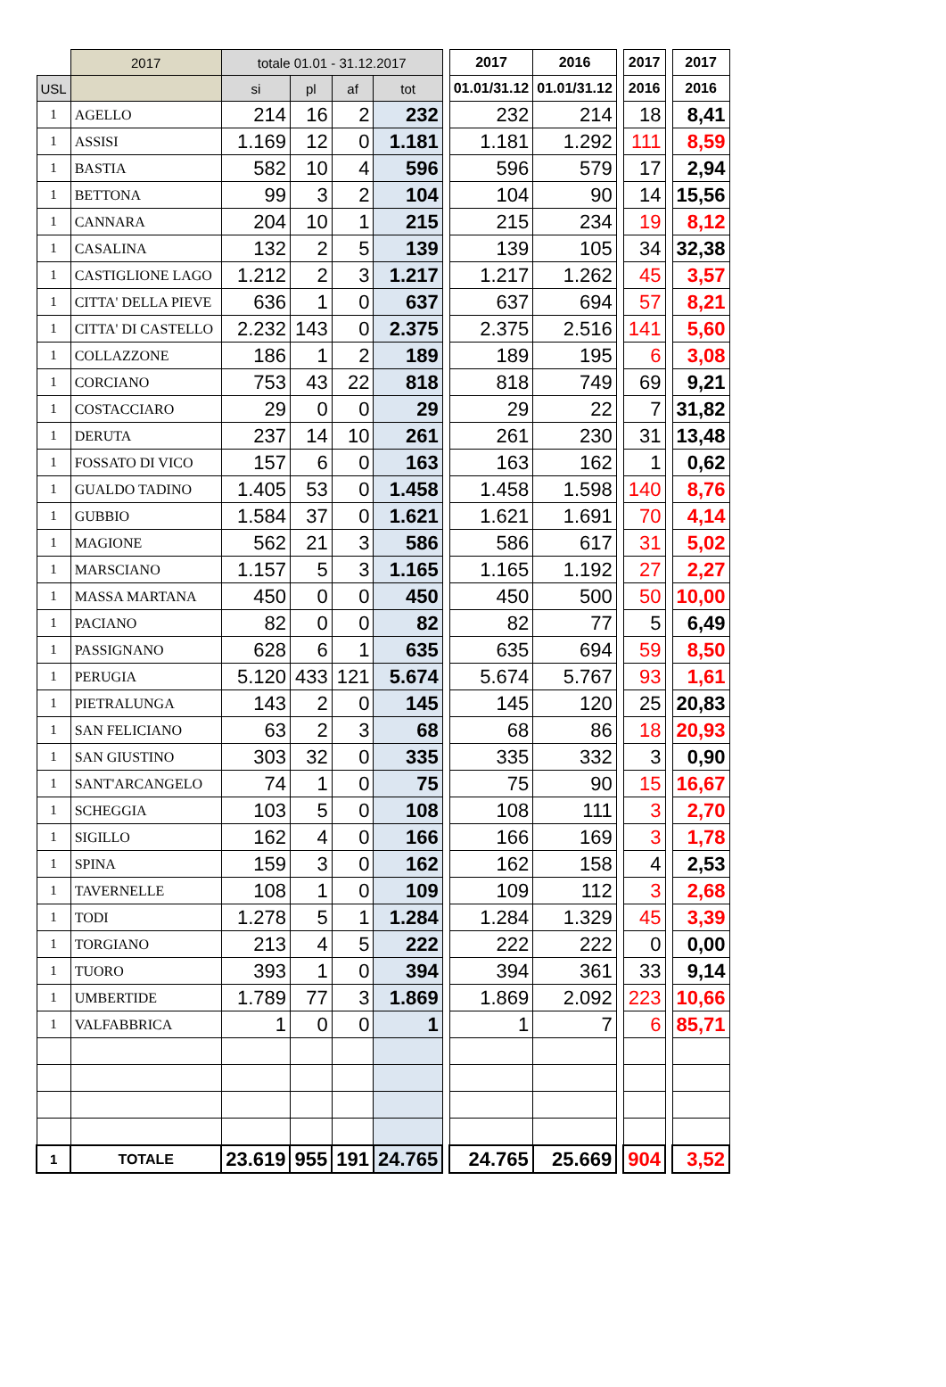| | 2017 | totale 01.01 - 31.12.2017 | | | | | 2017 | 2016 | | 2017 | | 2017 |
| USL | | si | pl | af | tot | | 01.01/31.12 | 01.01/31.12 | | 2016 | | 2016 |
| 1 | AGELLO | 214 | 16 | 2 | 232 | | 232 | 214 | | 18 | | 8,41 |
| 1 | ASSISI | 1.169 | 12 | 0 | 1.181 | | 1.181 | 1.292 | | 111 | | 8,59 |
| 1 | BASTIA | 582 | 10 | 4 | 596 | | 596 | 579 | | 17 | | 2,94 |
| 1 | BETTONA | 99 | 3 | 2 | 104 | | 104 | 90 | | 14 | | 15,56 |
| 1 | CANNARA | 204 | 10 | 1 | 215 | | 215 | 234 | | 19 | | 8,12 |
| 1 | CASALINA | 132 | 2 | 5 | 139 | | 139 | 105 | | 34 | | 32,38 |
| 1 | CASTIGLIONE LAGO | 1.212 | 2 | 3 | 1.217 | | 1.217 | 1.262 | | 45 | | 3,57 |
| 1 | CITTA' DELLA PIEVE | 636 | 1 | 0 | 637 | | 637 | 694 | | 57 | | 8,21 |
| 1 | CITTA' DI CASTELLO | 2.232 | 143 | 0 | 2.375 | | 2.375 | 2.516 | | 141 | | 5,60 |
| 1 | COLLAZZONE | 186 | 1 | 2 | 189 | | 189 | 195 | | 6 | | 3,08 |
| 1 | CORCIANO | 753 | 43 | 22 | 818 | | 818 | 749 | | 69 | | 9,21 |
| 1 | COSTACCIARO | 29 | 0 | 0 | 29 | | 29 | 22 | | 7 | | 31,82 |
| 1 | DERUTA | 237 | 14 | 10 | 261 | | 261 | 230 | | 31 | | 13,48 |
| 1 | FOSSATO DI VICO | 157 | 6 | 0 | 163 | | 163 | 162 | | 1 | | 0,62 |
| 1 | GUALDO TADINO | 1.405 | 53 | 0 | 1.458 | | 1.458 | 1.598 | | 140 | | 8,76 |
| 1 | GUBBIO | 1.584 | 37 | 0 | 1.621 | | 1.621 | 1.691 | | 70 | | 4,14 |
| 1 | MAGIONE | 562 | 21 | 3 | 586 | | 586 | 617 | | 31 | | 5,02 |
| 1 | MARSCIANO | 1.157 | 5 | 3 | 1.165 | | 1.165 | 1.192 | | 27 | | 2,27 |
| 1 | MASSA MARTANA | 450 | 0 | 0 | 450 | | 450 | 500 | | 50 | | 10,00 |
| 1 | PACIANO | 82 | 0 | 0 | 82 | | 82 | 77 | | 5 | | 6,49 |
| 1 | PASSIGNANO | 628 | 6 | 1 | 635 | | 635 | 694 | | 59 | | 8,50 |
| 1 | PERUGIA | 5.120 | 433 | 121 | 5.674 | | 5.674 | 5.767 | | 93 | | 1,61 |
| 1 | PIETRALUNGA | 143 | 2 | 0 | 145 | | 145 | 120 | | 25 | | 20,83 |
| 1 | SAN FELICIANO | 63 | 2 | 3 | 68 | | 68 | 86 | | 18 | | 20,93 |
| 1 | SAN GIUSTINO | 303 | 32 | 0 | 335 | | 335 | 332 | | 3 | | 0,90 |
| 1 | SANT'ARCANGELO | 74 | 1 | 0 | 75 | | 75 | 90 | | 15 | | 16,67 |
| 1 | SCHEGGIA | 103 | 5 | 0 | 108 | | 108 | 111 | | 3 | | 2,70 |
| 1 | SIGILLO | 162 | 4 | 0 | 166 | | 166 | 169 | | 3 | | 1,78 |
| 1 | SPINA | 159 | 3 | 0 | 162 | | 162 | 158 | | 4 | | 2,53 |
| 1 | TAVERNELLE | 108 | 1 | 0 | 109 | | 109 | 112 | | 3 | | 2,68 |
| 1 | TODI | 1.278 | 5 | 1 | 1.284 | | 1.284 | 1.329 | | 45 | | 3,39 |
| 1 | TORGIANO | 213 | 4 | 5 | 222 | | 222 | 222 | | 0 | | 0,00 |
| 1 | TUORO | 393 | 1 | 0 | 394 | | 394 | 361 | | 33 | | 9,14 |
| 1 | UMBERTIDE | 1.789 | 77 | 3 | 1.869 | | 1.869 | 2.092 | | 223 | | 10,66 |
| 1 | VALFABBRICA | 1 | 0 | 0 | 1 | | 1 | 7 | | 6 | | 85,71 |
| 1 | TOTALE | 23.619 | 955 | 191 | 24.765 | | 24.765 | 25.669 | | 904 | | 3,52 |